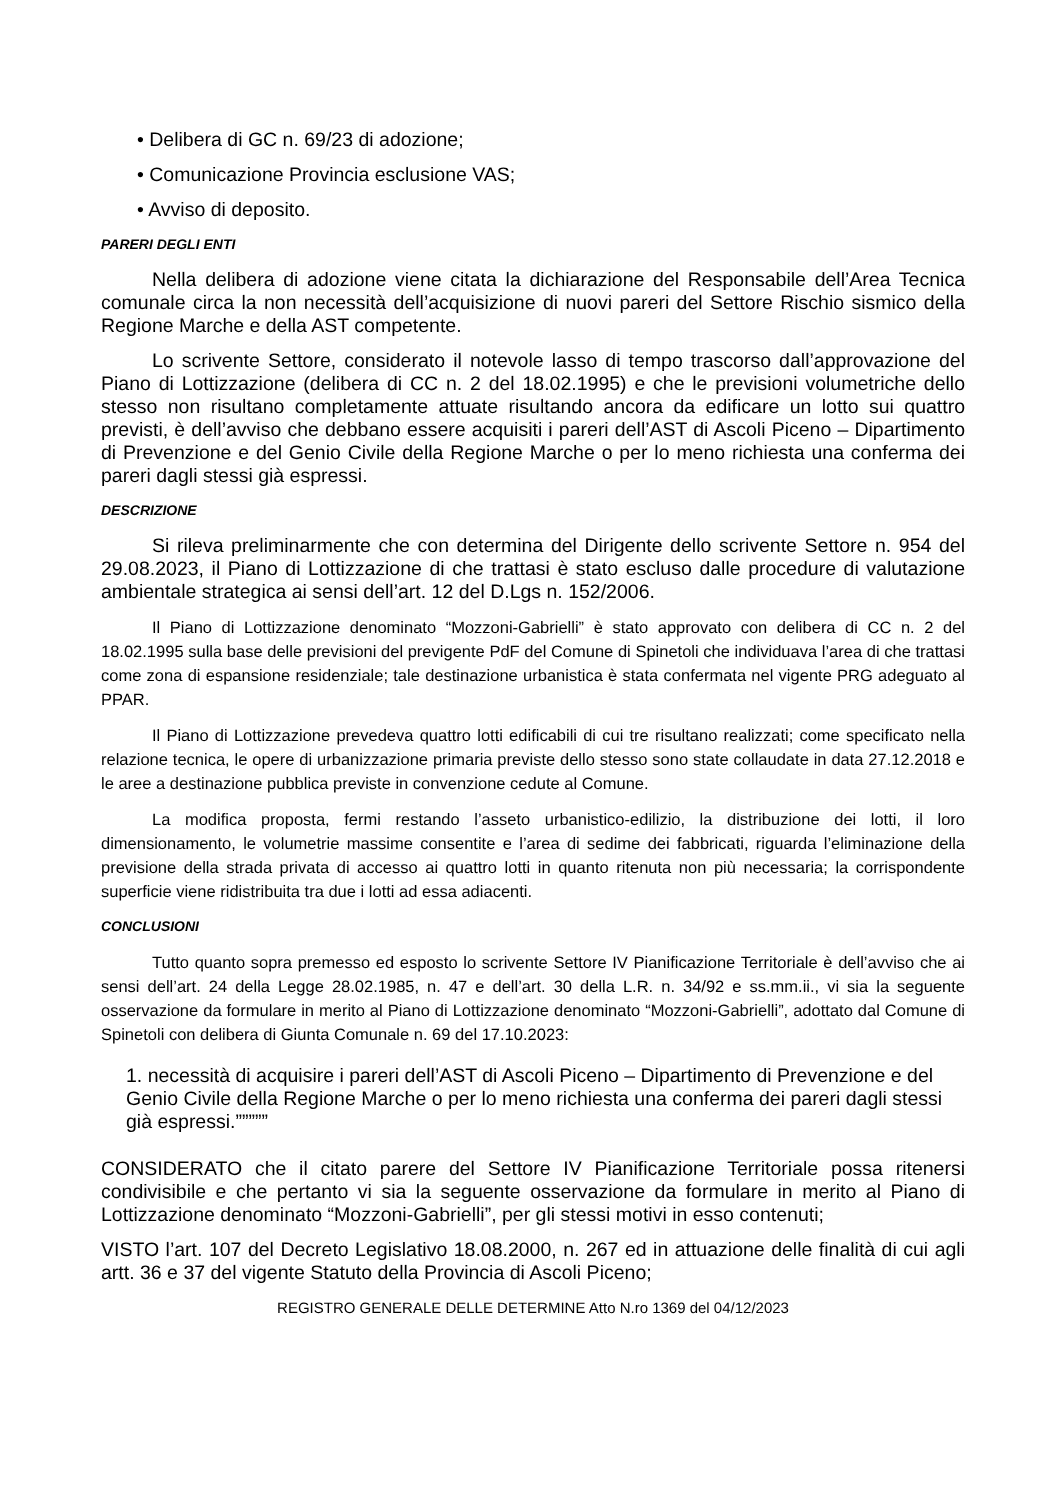• Delibera di GC n. 69/23 di adozione;
• Comunicazione Provincia esclusione VAS;
• Avviso di deposito.
PARERI DEGLI ENTI
Nella delibera di adozione viene citata la dichiarazione del Responsabile dell’Area Tecnica comunale circa la non necessità dell’acquisizione di nuovi pareri del Settore Rischio sismico della Regione Marche e della AST competente.
Lo scrivente Settore, considerato il notevole lasso di tempo trascorso dall’approvazione del Piano di Lottizzazione (delibera di CC n. 2 del 18.02.1995) e che le previsioni volumetriche dello stesso non risultano completamente attuate risultando ancora da edificare un lotto sui quattro previsti, è dell’avviso che debbano essere acquisiti i pareri dell’AST di Ascoli Piceno – Dipartimento di Prevenzione e del Genio Civile della Regione Marche o per lo meno richiesta una conferma dei pareri dagli stessi già espressi.
DESCRIZIONE
Si rileva preliminarmente che con determina del Dirigente dello scrivente Settore n. 954 del 29.08.2023, il Piano di Lottizzazione di che trattasi è stato escluso dalle procedure di valutazione ambientale strategica ai sensi dell’art. 12 del D.Lgs n. 152/2006.
Il Piano di Lottizzazione denominato “Mozzoni-Gabrielli” è stato approvato con delibera di CC n. 2 del 18.02.1995 sulla base delle previsioni del previgente PdF del Comune di Spinetoli che individuava l’area di che trattasi come zona di espansione residenziale; tale destinazione urbanistica è stata confermata nel vigente PRG adeguato al PPAR.
Il Piano di Lottizzazione prevedeva quattro lotti edificabili di cui tre risultano realizzati; come specificato nella relazione tecnica, le opere di urbanizzazione primaria previste dello stesso sono state collaudate in data 27.12.2018 e le aree a destinazione pubblica previste in convenzione cedute al Comune.
La modifica proposta, fermi restando l’asseto urbanistico-edilizio, la distribuzione dei lotti, il loro dimensionamento, le volumetrie massime consentite e l’area di sedime dei fabbricati, riguarda l’eliminazione della previsione della strada privata di accesso ai quattro lotti in quanto ritenuta non più necessaria; la corrispondente superficie viene ridistribuita tra due i lotti ad essa adiacenti.
CONCLUSIONI
Tutto quanto sopra premesso ed esposto lo scrivente Settore IV Pianificazione Territoriale è dell’avviso che ai sensi dell’art. 24 della Legge 28.02.1985, n. 47 e dell’art. 30 della L.R. n. 34/92 e ss.mm.ii., vi sia la seguente osservazione da formulare in merito al Piano di Lottizzazione denominato “Mozzoni-Gabrielli”, adottato dal Comune di Spinetoli con delibera di Giunta Comunale n. 69 del 17.10.2023:
1. necessità di acquisire i pareri dell’AST di Ascoli Piceno – Dipartimento di Prevenzione e del Genio Civile della Regione Marche o per lo meno richiesta una conferma dei pareri dagli stessi già espressi.”””””
CONSIDERATO che il citato parere del Settore IV Pianificazione Territoriale possa ritenersi condivisibile e che pertanto vi sia la seguente osservazione da formulare in merito al Piano di Lottizzazione denominato “Mozzoni-Gabrielli”, per gli stessi motivi in esso contenuti;
VISTO l’art. 107 del Decreto Legislativo 18.08.2000, n. 267 ed in attuazione delle finalità di cui agli artt. 36 e 37 del vigente Statuto della Provincia di Ascoli Piceno;
REGISTRO GENERALE DELLE DETERMINE Atto N.ro 1369 del 04/12/2023